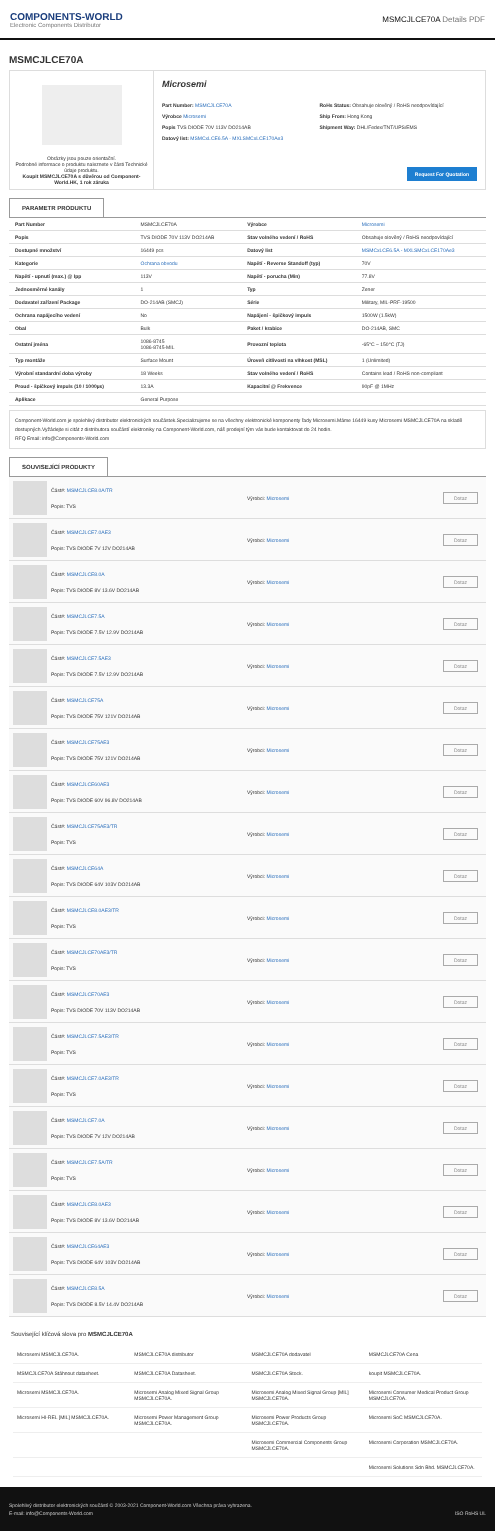COMPONENTS-WORLD
Electronic Components Distributor
MSMCJLCE70A Details PDF
MSMCJLCE70A
Obrázky jsou pouze orientační.
Podrobné informace o produktu naleznete v části Technické údaje produktu.
Koupit MSMCJLCE70A s důvěrou od Component-World.HK, 1 rok záruka
Microsemi
Part Number: MSMCJLCE70A
Výrobce Microsemi
Popis TVS DIODE 70V 113V DO214AB
Datový list: MSMCxLCE6.5A - MXLSMCxLCE170Ae3
RoHs Status: Obsahuje olověný / RoHS neodpovídající
Ship From: Hong Kong
Shipment Way: DHL/Fedex/TNT/UPS/EMS
Request For Quotation
PARAMETR PRODUKTU
| Part Number | MSMCJLCE70A | Výrobce | Microsemi |
| Popis | TVS DIODE 70V 113V DO214AB | Stav volného vedení / RoHS | Obsahuje olověný / RoHS neodpovídající |
| Dostupné množství | 16449 pcs | Datový list | MSMCxLCE6.5A - MXLSMCxLCE170Ae3 |
| Kategorie | Ochrana obvodu | Napětí - Reverse Standoff (typ) | 70V |
| Napětí - upnutí (max.) @ Ipp | 113V | Napětí - porucha (Min) | 77.8V |
| Jednosměrné kanály | 1 | Typ | Zener |
| Dodavatel zařízení Package | DO-214AB (SMCJ) | Série | Military, MIL-PRF-19500 |
| Ochrana napájecího vedení | No | Napájení - špičkový impuls | 1500W (1.5kW) |
| Obal | Bulk | Paket / krabice | DO-214AB, SMC |
| Ostatní jména | 1086-8745 1086-8745-MIL | Provozní teplota | -65°C ~ 150°C (TJ) |
| Typ montáže | Surface Mount | Úroveň citlivosti na vlhkost (MSL) | 1 (Unlimited) |
| Výrobní standardní doba výroby | 18 Weeks | Stav volného vedení / RoHS | Contains lead / RoHS non-compliant |
| Proud - špičkový impuls (10 / 1000µs) | 13.3A | Kapacitní @ Frekvence | 90pF @ 1MHz |
| Aplikace | General Purpose | | |
Component-World.com je spolehlivý distributor elektronických součástek.Specializujeme se na všechny elektronické komponenty řady Microsemi.Máme 16449 kusy Microsemi MSMCJLCE70A na skladě dostupných.Vyžádejte si citát z distributora součástí elektroniky na Component-World.com, náš prodejní tým vás bude kontaktovat do 24 hodin.
RFQ Email: info@Components-World.com
SOUVISEJÍCÍ PRODUKTY
Část#: MSMCJLCE8.0A/TR
Popis: TVS
Výrobci: Microsemi Dotaz
Část#: MSMCJLCE7.0AE3
Popis: TVS DIODE 7V 12V DO214AB
Výrobci: Microsemi Dotaz
Část#: MSMCJLCE8.0A
Popis: TVS DIODE 8V 13.6V DO214AB
Výrobci: Microsemi Dotaz
Část#: MSMCJLCE7.5A
Popis: TVS DIODE 7.5V 12.9V DO214AB
Výrobci: Microsemi Dotaz
Část#: MSMCJLCE7.5AE3
Popis: TVS DIODE 7.5V 12.9V DO214AB
Výrobci: Microsemi Dotaz
Část#: MSMCJLCE75A
Popis: TVS DIODE 75V 121V DO214AB
Výrobci: Microsemi Dotaz
Část#: MSMCJLCE75AE3
Popis: TVS DIODE 75V 121V DO214AB
Výrobci: Microsemi Dotaz
Část#: MSMCJLCE60AE3
Popis: TVS DIODE 60V 96.8V DO214AB
Výrobci: Microsemi Dotaz
Část#: MSMCJLCE75AE3/TR
Popis: TVS
Výrobci: Microsemi Dotaz
Část#: MSMCJLCE64A
Popis: TVS DIODE 64V 103V DO214AB
Výrobci: Microsemi Dotaz
Část#: MSMCJLCE8.0AE3/TR
Popis: TVS
Výrobci: Microsemi Dotaz
Část#: MSMCJLCE70AE3/TR
Popis: TVS
Výrobci: Microsemi Dotaz
Část#: MSMCJLCE70AE3
Popis: TVS DIODE 70V 113V DO214AB
Výrobci: Microsemi Dotaz
Část#: MSMCJLCE7.5AE3/TR
Popis: TVS
Výrobci: Microsemi Dotaz
Část#: MSMCJLCE7.0AE3/TR
Popis: TVS
Výrobci: Microsemi Dotaz
Část#: MSMCJLCE7.0A
Popis: TVS DIODE 7V 12V DO214AB
Výrobci: Microsemi Dotaz
Část#: MSMCJLCE7.5A/TR
Popis: TVS
Výrobci: Microsemi Dotaz
Část#: MSMCJLCE8.0AE3
Popis: TVS DIODE 8V 13.6V DO214AB
Výrobci: Microsemi Dotaz
Část#: MSMCJLCE64AE3
Popis: TVS DIODE 64V 103V DO214AB
Výrobci: Microsemi Dotaz
Část#: MSMCJLCE8.5A
Popis: TVS DIODE 8.5V 14.4V DO214AB
Výrobci: Microsemi Dotaz
Související klíčová slova pro MSMCJLCE70A
Microsemi MSMCJLCE70A.
MSMCJLCE70A distributor
MSMCJLCE70A dodavatel
MSMCJLCE70A Cena
MSMCJLCE70A Stáhnout datasheet.
MSMCJLCE70A Datasheet.
MSMCJLCE70A Stock.
koupit MSMCJLCE70A.
Microsemi MSMCJLCE70A.
Microsemi Analog Mixed Signal Group MSMCJLCE70A.
Microsemi Analog Mixed Signal Group [MIL] MSMCJLCE70A.
Microsemi Consumer Medical Product Group MSMCJLCE70A.
Microsemi HI-REL [MIL] MSMCJLCE70A.
Microsemi Power Management Group MSMCJLCE70A.
Microsemi Power Products Group MSMCJLCE70A.
Microsemi SoC MSMCJLCE70A.
Microsemi Commercial Components Group MSMCJLCE70A.
Microsemi Corporation MSMCJLCE70A.
Microsemi Solutions Sdn Bhd. MSMCJLCE70A.
Spolehlivý distributor elektronických součástí © 2003-2021 Component-World.com Všechna práva vyhrazena.
E-mail: info@Components-World.com ISO RoHS UL